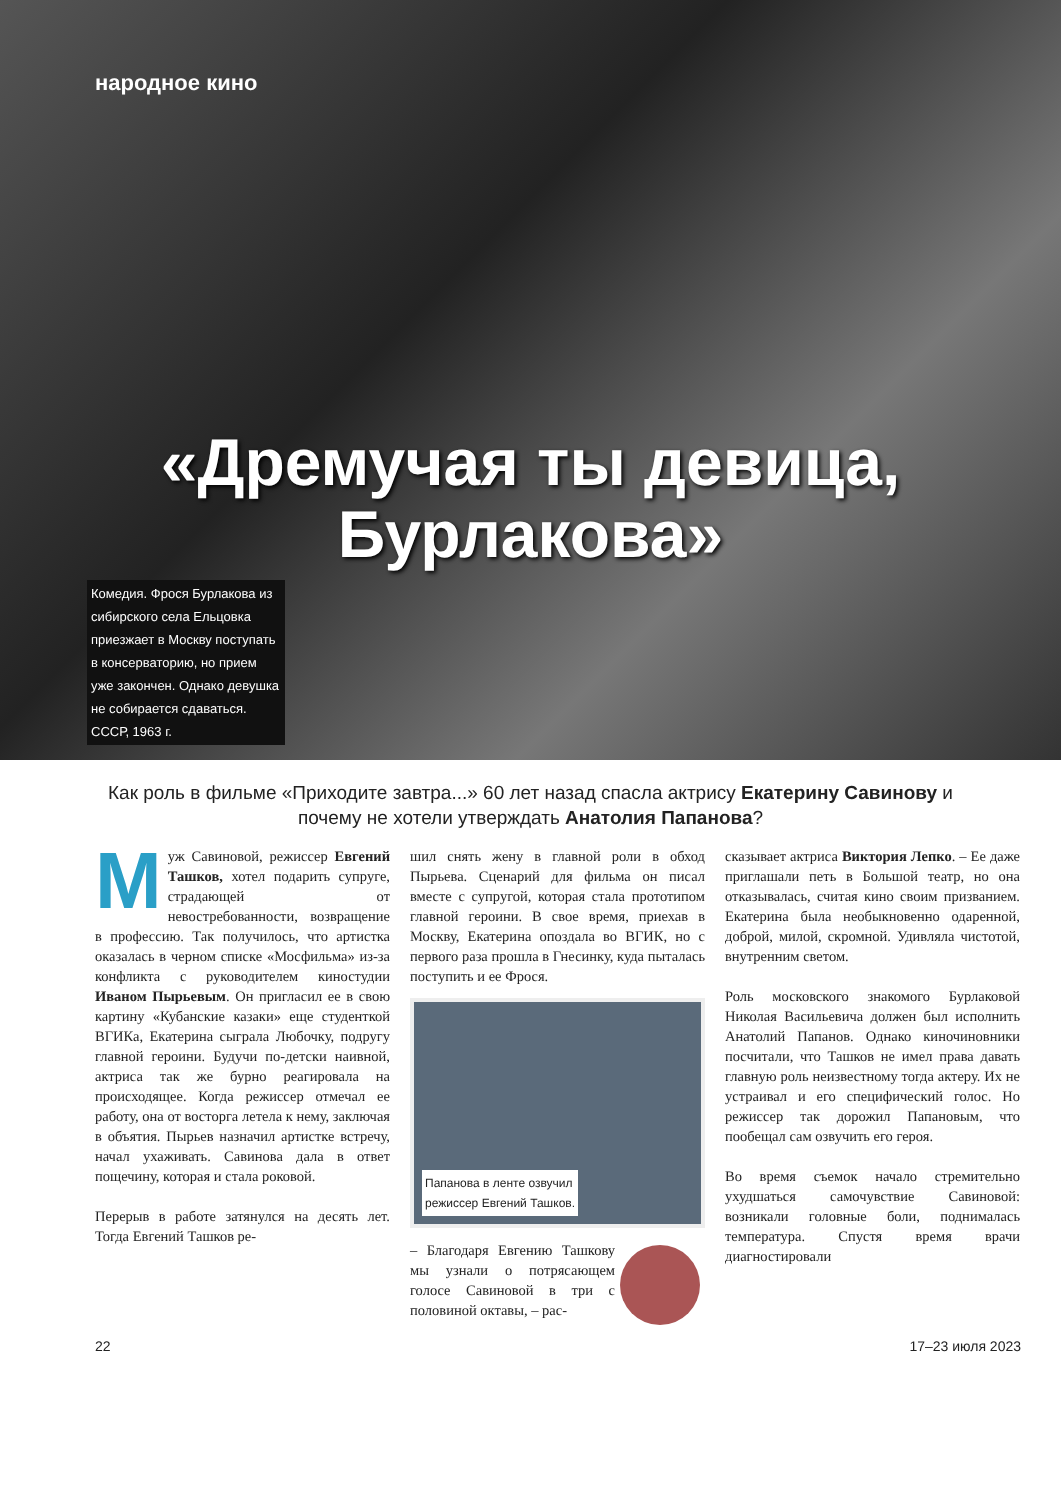народное кино
«Дремучая ты девица,
Бурлакова»
Комедия. Фрося Бурлакова из сибирского села Ельцовка приезжает в Москву поступать в консерваторию, но прием уже закончен. Однако девушка не собирается сдаваться. СССР, 1963 г.
Как роль в фильме «Приходите завтра...» 60 лет назад спасла актрису Екатерину Савинову и почему не хотели утверждать Анатолия Папанова?
Муж Савиновой, режиссер Евгений Ташков, хотел подарить супруге, страдающей от невостребованности, возвращение в профессию. Так получилось, что артистка оказалась в черном списке «Мосфильма» из-за конфликта с руководителем киностудии Иваном Пырьевым. Он пригласил ее в свою картину «Кубанские казаки» еще студенткой ВГИКа, Екатерина сыграла Любочку, подругу главной героини. Будучи по-детски наивной, актриса так же бурно реагировала на происходящее. Когда режиссер отмечал ее работу, она от восторга летела к нему, заключая в объятия. Пырьев назначил артистке встречу, начал ухаживать. Савинова дала в ответ пощечину, которая и стала роковой.
Перерыв в работе затянулся на десять лет. Тогда Евгений Ташков ре-
шил снять жену в главной роли в обход Пырьева. Сценарий для фильма он писал вместе с супругой, которая стала прототипом главной героини. В свое время, приехав в Москву, Екатерина опоздала во ВГИК, но с первого раза прошла в Гнесинку, куда пыталась поступить и ее Фрося.
Папанова в ленте озвучил
режиссер Евгений Ташков.
– Благодаря Евгению Ташкову мы узнали о потрясающем голосе Савиновой в три с половиной октавы, – рас-
сказывает актриса Виктория Лепко. – Ее даже приглашали петь в Большой театр, но она отказывалась, считая кино своим призванием. Екатерина была необыкновенно одаренной, доброй, милой, скромной. Удивляла чистотой, внутренним светом.
Роль московского знакомого Бурлаковой Николая Васильевича должен был исполнить Анатолий Папанов. Однако киночиновники посчитали, что Ташков не имел права давать главную роль неизвестному тогда актеру. Их не устраивал и его специфический голос. Но режиссер так дорожил Папановым, что пообещал сам озвучить его героя.
Во время съемок начало стремительно ухудшаться самочувствие Савиновой: возникали головные боли, поднималась температура. Спустя время врачи диагностировали
22 17–23 июля 2023